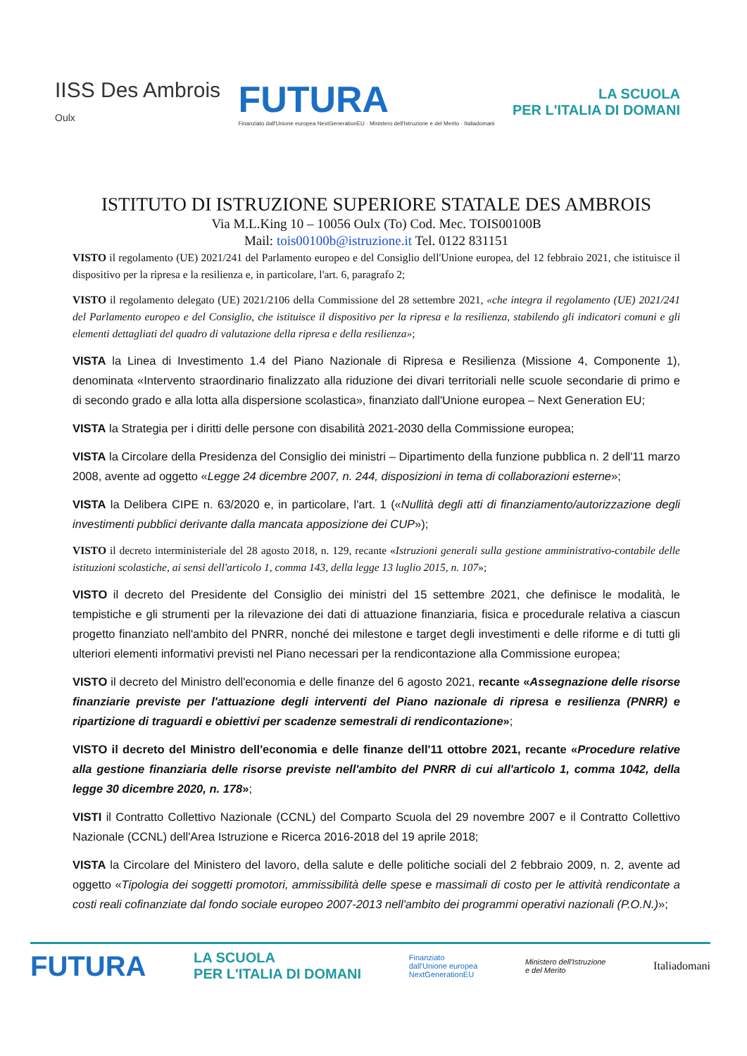IISS Des Ambrois
Oulx
FUTURA
Finanziato dall'Unione europea NextGenerationEU · Ministero dell'Istruzione e del Merito · Italiadomani
LA SCUOLA
PER L'ITALIA DI DOMANI
ISTITUTO DI ISTRUZIONE SUPERIORE STATALE DES AMBROIS
Via M.L.King 10 – 10056 Oulx (To) Cod. Mec. TOIS00100B
Mail: tois00100b@istruzione.it Tel. 0122 831151
VISTO il regolamento (UE) 2021/241 del Parlamento europeo e del Consiglio dell'Unione europea, del 12 febbraio 2021, che istituisce il dispositivo per la ripresa e la resilienza e, in particolare, l'art. 6, paragrafo 2;
VISTO il regolamento delegato (UE) 2021/2106 della Commissione del 28 settembre 2021, «che integra il regolamento (UE) 2021/241 del Parlamento europeo e del Consiglio, che istituisce il dispositivo per la ripresa e la resilienza, stabilendo gli indicatori comuni e gli elementi dettagliati del quadro di valutazione della ripresa e della resilienza»;
VISTA la Linea di Investimento 1.4 del Piano Nazionale di Ripresa e Resilienza (Missione 4, Componente 1), denominata «Intervento straordinario finalizzato alla riduzione dei divari territoriali nelle scuole secondarie di primo e di secondo grado e alla lotta alla dispersione scolastica», finanziato dall'Unione europea – Next Generation EU;
VISTA la Strategia per i diritti delle persone con disabilità 2021-2030 della Commissione europea;
VISTA la Circolare della Presidenza del Consiglio dei ministri – Dipartimento della funzione pubblica n. 2 dell'11 marzo 2008, avente ad oggetto «Legge 24 dicembre 2007, n. 244, disposizioni in tema di collaborazioni esterne»;
VISTA la Delibera CIPE n. 63/2020 e, in particolare, l'art. 1 («Nullità degli atti di finanziamento/autorizzazione degli investimenti pubblici derivante dalla mancata apposizione dei CUP»);
VISTO il decreto interministeriale del 28 agosto 2018, n. 129, recante «Istruzioni generali sulla gestione amministrativo-contabile delle istituzioni scolastiche, ai sensi dell'articolo 1, comma 143, della legge 13 luglio 2015, n. 107»;
VISTO il decreto del Presidente del Consiglio dei ministri del 15 settembre 2021, che definisce le modalità, le tempistiche e gli strumenti per la rilevazione dei dati di attuazione finanziaria, fisica e procedurale relativa a ciascun progetto finanziato nell'ambito del PNRR, nonché dei milestone e target degli investimenti e delle riforme e di tutti gli ulteriori elementi informativi previsti nel Piano necessari per la rendicontazione alla Commissione europea;
VISTO il decreto del Ministro dell'economia e delle finanze del 6 agosto 2021, recante «Assegnazione delle risorse finanziarie previste per l'attuazione degli interventi del Piano nazionale di ripresa e resilienza (PNRR) e ripartizione di traguardi e obiettivi per scadenze semestrali di rendicontazione»;
VISTO il decreto del Ministro dell'economia e delle finanze dell'11 ottobre 2021, recante «Procedure relative alla gestione finanziaria delle risorse previste nell'ambito del PNRR di cui all'articolo 1, comma 1042, della legge 30 dicembre 2020, n. 178»;
VISTI il Contratto Collettivo Nazionale (CCNL) del Comparto Scuola del 29 novembre 2007 e il Contratto Collettivo Nazionale (CCNL) dell'Area Istruzione e Ricerca 2016-2018 del 19 aprile 2018;
VISTA la Circolare del Ministero del lavoro, della salute e delle politiche sociali del 2 febbraio 2009, n. 2, avente ad oggetto «Tipologia dei soggetti promotori, ammissibilità delle spese e massimali di costo per le attività rendicontate a costi reali cofinanziate dal fondo sociale europeo 2007-2013 nell'ambito dei programmi operativi nazionali (P.O.N.)»;
FUTURA LA SCUOLA
PER L'ITALIA DI DOMANI Finanziato
dall'Unione europea
NextGenerationEU Ministero dell'Istruzione
e del Merito Italiadomani